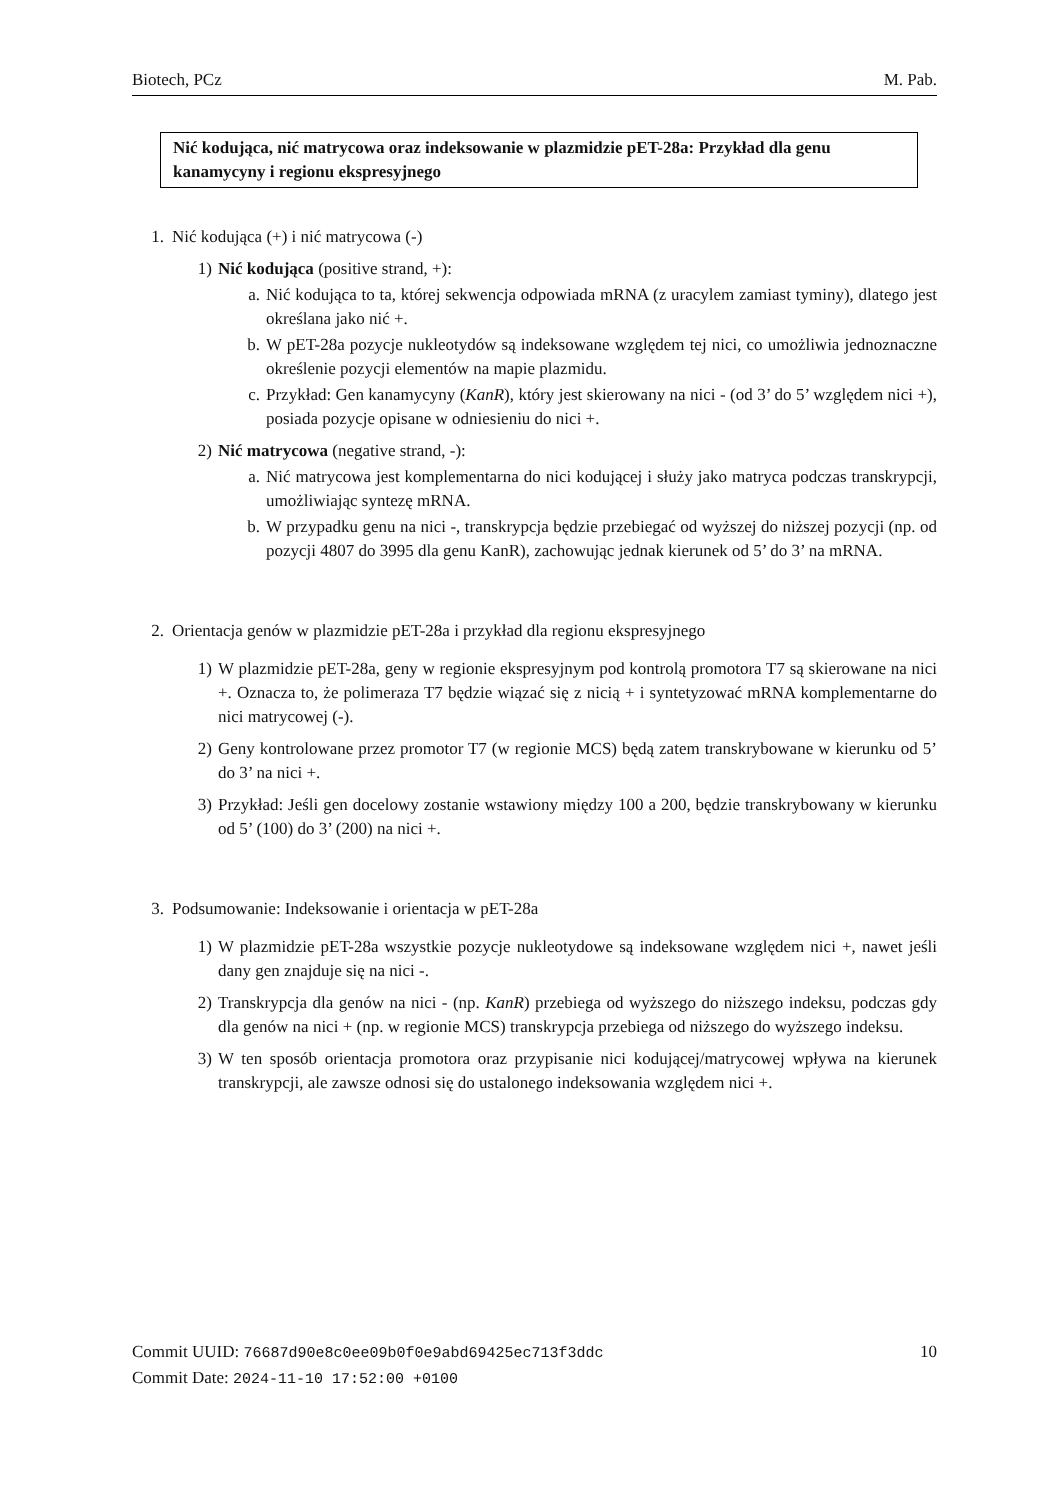Biotech, PCz M. Pab.
Nić kodująca, nić matrycowa oraz indeksowanie w plazmidzie pET-28a: Przykład dla genu kanamycyny i regionu ekspresyjnego
1. Nić kodująca (+) i nić matrycowa (-)
1) Nić kodująca (positive strand, +):
a. Nić kodująca to ta, której sekwencja odpowiada mRNA (z uracylem zamiast tyminy), dlatego jest określana jako nić +.
b. W pET-28a pozycje nukleotydów są indeksowane względem tej nici, co umożliwia jednoznaczne określenie pozycji elementów na mapie plazmidu.
c. Przykład: Gen kanamycyny (KanR), który jest skierowany na nici - (od 3’ do 5’ względem nici +), posiada pozycje opisane w odniesieniu do nici +.
2) Nić matrycowa (negative strand, -):
a. Nić matrycowa jest komplementarna do nici kodującej i służy jako matryca podczas transkrypcji, umożliwiając syntezę mRNA.
b. W przypadku genu na nici -, transkrypcja będzie przebiegać od wyższej do niższej pozycji (np. od pozycji 4807 do 3995 dla genu KanR), zachowując jednak kierunek od 5’ do 3’ na mRNA.
2. Orientacja genów w plazmidzie pET-28a i przykład dla regionu ekspresyjnego
1) W plazmidzie pET-28a, geny w regionie ekspresyjnym pod kontrolą promotora T7 są skierowane na nici +. Oznacza to, że polimeraza T7 będzie wiązać się z nicią + i syntetyzować mRNA komplementarne do nici matrycowej (-).
2) Geny kontrolowane przez promotor T7 (w regionie MCS) będą zatem transkrybowane w kierunku od 5’ do 3’ na nici +.
3) Przykład: Jeśli gen docelowy zostanie wstawiony między 100 a 200, będzie transkrybowany w kierunku od 5’ (100) do 3’ (200) na nici +.
3. Podsumowanie: Indeksowanie i orientacja w pET-28a
1) W plazmidzie pET-28a wszystkie pozycje nukleotydowe są indeksowane względem nici +, nawet jeśli dany gen znajduje się na nici -.
2) Transkrypcja dla genów na nici - (np. KanR) przebiega od wyższego do niższego indeksu, podczas gdy dla genów na nici + (np. w regionie MCS) transkrypcja przebiega od niższego do wyższego indeksu.
3) W ten sposób orientacja promotora oraz przypisanie nici kodującej/matrycowej wpływa na kierunek transkrypcji, ale zawsze odnosi się do ustalonego indeksowania względem nici +.
Commit UUID: 76687d90e8c0ee09b0f0e9abd69425ec713f3ddc
Commit Date: 2024-11-10 17:52:00 +0100
10